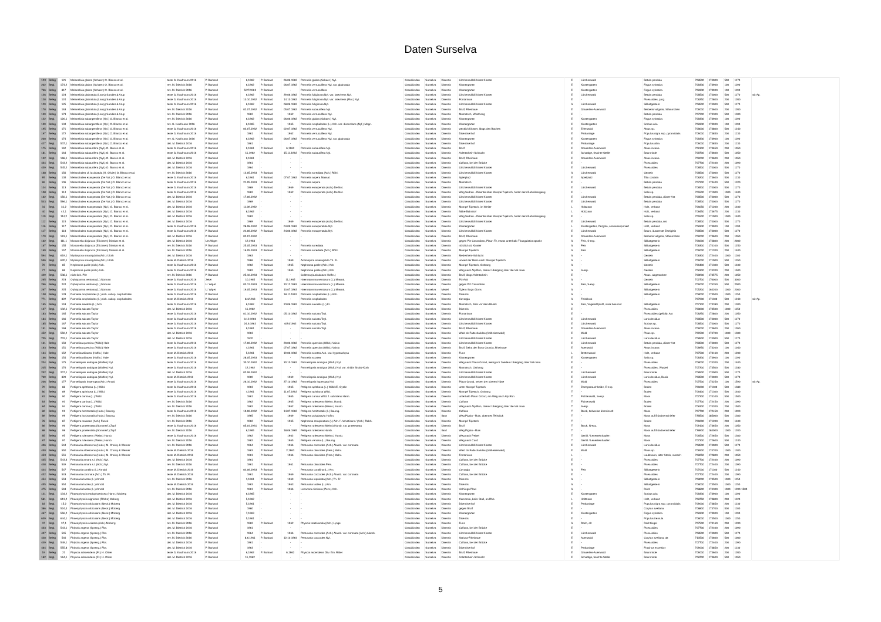Daten Surselva
| 123 | Beleg | 121 | Melanelixia glabra (Schaer.) O. Blanco et al. | teste G. Kaufmann 2016 | P. Burkard | 6,1962 | P. Burkard | 06.06.1962 | Parmelia glabra (Schaer.) Nyl. | Graubünden | Surselva | Disentis | Lärchenwäldli hinter Kloster | E | Lärchenwald | Betula pendula | 708500 | 174000 | 500 | 1170 | |
| 202 | Begl. | 174,2 | Melanelixia glabra (Schaer.) O. Blanco et al. | rev. M. Dietrich 2016 | P. Burkard | 6,1962 | P. Burkard | 06.07.1962 | Parmelia verruculifera Nyl. var. glabratula | Graubünden | Surselva | Disentis | Klostergarten | E | Klostergarten | Fagus sylvatica | 708330 | 173900 | 100 | 1190 | |
| 766 | Beleg | 817 | Melanelixia glabra (Schaer.) O. Blanco et al. | rev. M. Dietrich 2016 | P. Burkard | 5/27/1963 | P. Burkard | - | Parmelia verruculifera | Graubünden | Surselva | Disentis | Klostergarten | E | Klostergarten | Fagus sylvatica | 708330 | 173900 | 100 | 1190 | |
| 126 | Beleg | 123 | Melanelixia glabratula (Lamy) Sandler & Arup | teste G. Kaufmann 2016 | P. Burkard | 6,1962 | P. Burkard | 29.06.1962 | Parmelia fuliginosa Nyl. var. latevirens Nyl. | Graubünden | Surselva | Disentis | Lärchenwäldli hinter Kloster | E | Lärchenwald | Betula pendula | 708500 | 174000 | 500 | 1170 | mit Ap. |
| 128 | Beleg | 124 | Melanelixia glabratula (Lamy) Sandler & Arup | teste G. Kaufmann 2016 | P. Burkard | 10.10.1962 | P. Burkard | 14.10.1962 | Parmelia fuliginosa Nyl. var. latevirens (Flot.) Nyl. | Graubünden | Surselva | Disentis | Fontanivas | E | - | Picea abies, jung | 708250 | 172800 | 200 | 1050 | |
| 129 | Beleg | 125 | Melanelixia glabratula (Lamy) Sandler & Arup | teste G. Kaufmann 2016 | P. Burkard | 6,1962 | P. Burkard | 08.06.1962 | Parmelia fuliginosa Nyl. | Graubünden | Surselva | Disentis | Lärchenwäldli hinter Kloster | S | Lärchenwald | Silikatgestein | 708500 | 174000 | 500 | 1170 | |
| 178 | Beleg | 163 | Melanelixia glabratula (Lamy) Sandler & Arup | rev. M. Dietrich 2016 | P. Burkard | 02.07.1962 | P. Burkard | 05.07.1962 | Parmelia subaurifera Nyl. | Graubünden | Surselva | Disentis | Brulf, Rheinaue | E | Grauerlen-Auenwald | Berberis vulgaris, Stämmchen | 709000 | 173600 | 200 | 1050 | |
| 199 | Beleg | 173 | Melanelixia glabratula (Lamy) Sandler & Arup | rev. M. Dietrich 2016 | P. Burkard | 1962 | P. Burkard | 1962 | Parmelia verruculifera Nyl. | Graubünden | Surselva | Disentis | Muntatsch, Westhang | E | - | Betula pendula | 707200 | 173300 | 500 | 1300 | |
| 122 | Begl. | 120,1 | Melanelixia subargentifera (Nyl.) O. Blanco et al. | rev. M. Dietrich 2016 | P. Burkard | 6,1962 | P. Burkard | 06.06.1962 | Parmelia glabra (Schaer.) Nyl. | Graubünden | Surselva | Disentis | Klostergarten | E | Klostergarten | Fagus sylvatica | 708330 | 173900 | 100 | 1190 | |
| 139 | Beleg | 134 | Melanelixia subargentifera (Nyl.) O. Blanco et al. | rev. G. Kaufmann 2016 | P. Burkard | 6,1965 | P. Burkard | 1965 | Parmelia omphalodes (L.) Ach. var. discordans (Nyl.) Magn. | Graubünden | Surselva | Disentis | Klostergarten | E | Klostergarten | Sorbus aria | 708330 | 173900 | 100 | 1190 | |
| 195 | Beleg | 171 | Melanelixia subargentifera (Nyl.) O. Blanco et al. | teste G. Kaufmann 2016 | P. Burkard | 02.07.1962 | P. Burkard | 02.07.1962 | Parmelia verruculifera Nyl. | Graubünden | Surselva | Disentis | westlich Kloster, längs des Baches | E | Erlenwald | Alnus sp. | 708000 | 173800 | 500 | 1240 | |
| 197 | Beleg | 172 | Melanelixia subargentifera (Nyl.) O. Blanco et al. | teste G. Kaufmann 2016 | P. Burkard | 1961 | P. Burkard | 1962 | Parmelia verruculifera Nyl. | Graubünden | Surselva | Disentis | Disentiserhof | E | Parkanlage | Populus nigra ssp. pyramidalis | 709000 | 173850 | 200 | 1130 | |
| 200 | Beleg | 174 | Melanelixia subargentifera (Nyl.) O. Blanco et al. | rev. G. Kaufmann 2016 | P. Burkard | 6,1962 | P. Burkard | 06.07.1962 | Parmelia verruculifera Nyl. var. glabratula | Graubünden | Surselva | Disentis | Klostergarten | E | Klostergarten | Fagus sylvatica | 708330 | 173900 | 100 | 1190 | |
| 427 | Begl. | 537,1 | Melanelixia subargentifera (Nyl.) O. Blanco et al. | det. M. Dietrich 2016 | P. Burkard | 1961 | - | - | - | Graubünden | Surselva | Disentis | Disentiserhof | E | Parkanlage | Populus alba | 709000 | 173850 | 200 | 1130 | |
| 175 | Beleg | 162 | Melanelixia subaurifera (Nyl.) O. Blanco et al. | teste G. Kaufmann 2016 | P. Burkard | 9,1961 | P. Burkard | 6,1962 | Parmelia subaurifera Nyl. | Graubünden | Surselva | Disentis | Brulf | E | Grauerlen-Auenwald | Alnus incana | 709100 | 173650 | 200 | 1050 | |
| 181 | Beleg | 164 | Melanelixia subaurifera (Nyl.) O. Blanco et al. | teste G. Kaufmann 2016 | P. Burkard | 11,1962 | P. Burkard | 15.11.1962 | Parmelia subaurifera Nyl. | Graubünden | Surselva | Disentis | Aclettarhein-Schlucht | E | Schattige, feuchte Stelle | Baumrinde | 708700 | 173600 | 500 | 1050 | |
| 192 | Begl. | 168,1 | Melanelixia subaurifera (Nyl.) O. Blanco et al. | det. M. Dietrich 2016 | P. Burkard | 9,1961 | - | - | - | Graubünden | Surselva | Disentis | Brulf, Rheinaue | E | Grauerlen-Auenwald | Alnus incana | 709000 | 173600 | 200 | 1050 | |
| 434 | Begl. | 543,2 | Melanelixia subaurifera (Nyl.) O. Blanco et al. | det. M. Dietrich 2016 | P. Burkard | 1961 | - | - | - | Graubünden | Surselva | Disentis | Cuflons, bei der Brücke | E | - | Picea abies | 707700 | 172400 | 200 | 1090 | |
| 439 | Begl. | 545,2 | Melanelixia subaurifera (Nyl.) O. Blanco et al. | det. M. Dietrich 2016 | P. Burkard | 1964 | - | - | - | Graubünden | Surselva | Disentis | Lärchenwäldli hinter Kloster | E | Lärchenwald | Picea abies | 708500 | 174000 | 500 | 1170 | |
| 168 | Beleg | 156 | Melanohalea cf. laciniatula (H. Olivier) O. Blanco et al. | rev. M. Dietrich 2016 | P. Burkard | 12.05.1963 | P. Burkard | - | Parmelia sorediata (Ach.) Röhl. | Graubünden | Surselva | Disentis | Lärchenwäldli hinter Kloster | S | Lärchenwald | Gestein | 708500 | 174000 | 500 | 1170 | |
| 95 | Beleg | 105 | Melanohalea exasperata (De Not.) O. Blanco et al. | teste G. Kaufmann 2016 | P. Burkard | 6,1961 | P. Burkard | 07.07.1962 | Parmelia aspera Massal. | Graubünden | Surselva | Disentis | Spielplatz | E | Spielplatz | Tilia cordata | 708200 | 173600 | 500 | 1130 | |
| 96 | Beleg | 106 | Melanohalea exasperata (De Not.) O. Blanco et al. | teste G. Kaufmann 2016 | P. Burkard | 21.05.1963 | P. Burkard | - | Parmelia aspera | Graubünden | Surselva | Disentis | Muntatsch | E | - | Betula pendula | 707200 | 173400 | 500 | 1320 | |
| 104 | Beleg | 113 | Melanohalea exasperata (De Not.) O. Blanco et al. | teste G. Kaufmann 2016 | P. Burkard | 1969 | P. Burkard | 1969 | Parmelia exasperata (Ach.) De Not. | Graubünden | Surselva | Disentis | Lärchenwäldli hinter Kloster | E | Lärchenwald | Betula pendula | 708500 | 174000 | 500 | 1170 | |
| 108 | Beleg | 114 | Melanohalea exasperata (De Not.) O. Blanco et al. | teste G. Kaufmann 2016 | P. Burkard | 1962 | P. Burkard | 1962 | Parmelia exasperata (Ach.) De Not. | Graubünden | Surselva | Disentis | Weg Sedrun - Disentis über Mompé Tujetsch, hinter dem Bahnübergang | E | - | Salix sp. | 705500 | 171000 | 1000 | 1400 | |
| 162 | Begl. | 150,1 | Melanohalea exasperata (De Not.) O. Blanco et al. | det. M. Dietrich 2016 | P. Burkard | 17.06.1962 | - | - | - | Graubünden | Surselva | Disentis | Lärchenwäldli hinter Kloster | E | Lärchenwald | Betula pendula, dürrer Ast | 708500 | 174000 | 500 | 1170 | |
| 543 | Begl. | 596,1 | Melanohalea exasperata (De Not.) O. Blanco et al. | det. M. Dietrich 2016 | P. Burkard | 1969 | - | - | - | Graubünden | Surselva | Disentis | Lärchenwäldli hinter Kloster | E | Lärchenwald | Betula pendula | 708500 | 174000 | 500 | 1170 | |
| 31 | Begl. | 31,2 | Melanohalea exasperatula (Nyl.) O. Blanco et al. | det. M. Dietrich 2016 | P. Burkard | 11.09.1962 | - | - | - | Graubünden | Surselva | Disentis | Mompé Tujetsch, im Weiler | L | Holzzaun | Holz, verbaut | 706050 | 171200 | 200 | 1400 | |
| 40 | Begl. | 42,1 | Melanohalea exasperatula (Nyl.) O. Blanco et al. | det. M. Dietrich 2016 | P. Burkard | 8,1962 | - | - | - | Graubünden | Surselva | Disentis | Nähe Bahnhof | L | Holzzaun | Holz, verbaut | 708450 | 173675 | 200 | 1130 | |
| 110 | Begl. | 114,2 | Melanohalea exasperatula (Nyl.) O. Blanco et al. | det. M. Dietrich 2016 | P. Burkard | 1962 | - | - | - | Graubünden | Surselva | Disentis | Weg Sedrun - Disentis über Mompé Tujetsch, hinter dem Bahnübergang | E | - | Salix sp. | 705500 | 171000 | 1000 | 1400 | |
| 112 | Beleg | 115 | Melanohalea exasperatula (Nyl.) O. Blanco et al. | det. M. Dietrich 2016 | P. Burkard | 1969 | P. Burkard | 1969 | Parmelia exasperata (Ach.) De Not. | Graubünden | Surselva | Disentis | Lärchenwäldli hinter Kloster | E | Lärchenwald | Betula pendula, Ast | 708500 | 174000 | 500 | 1170 | |
| 116 | Beleg | 117 | Melanohalea exasperatula (Nyl.) O. Blanco et al. | teste G. Kaufmann 2016 | P. Burkard | 28.08.1962 | P. Burkard | 04.09.1962 | Parmelia exasperatula Nyl. | Graubünden | Surselva | Disentis | Klostergarten | L | Klostergarten, Pergola, sonnenexponiert | Holz, verbaut | 708330 | 173900 | 100 | 1190 | |
| 117 | Beleg | 118 | Melanohalea exasperatula (Nyl.) O. Blanco et al. | teste G. Kaufmann 2016 | P. Burkard | 24.06.1962 | P. Burkard | 24.06.1962 | Parmelia exasperatula Nyl. | Graubünden | Surselva | Disentis | Lärchenwäldli hinter Kloster | E | Lärchenwald | Baum, äusserste Zweiglein | 708500 | 174000 | 500 | 1170 | |
| 179 | Begl. | 163,1 | Melanohalea exasperatula (Nyl.) O. Blanco et al. | det. M. Dietrich 2016 | P. Burkard | 02.07.1962 | - | - | - | Graubünden | Surselva | Disentis | Brulf, Rheinaue | E | Grauerlen-Auenwald | Berberis vulgaris, Stämmchen | 709000 | 173600 | 200 | 1050 | |
| 102 | Begl. | 111,1 | Montanelia disjuncta (Erichsen) Divakar et al. | det. M. Dietrich 2016 | Urs Wiget | 12,1963 | - | - | - | Graubünden | Surselva | Disentis | gegen Piz Cavardiras, Plaun Tir, etwas unterhalb Triangulationspunkt | S | Fels, S-exp. | Silikatgestein | 706000 | 174800 | 200 | 2000 | |
| 167 | Beleg | 155 | Montanelia disjuncta (Erichsen) Divakar et al. | rev. M. Dietrich 2016 | P. Burkard | 25.05.1963 | P. Burkard | - | Parmelia sorediata | Graubünden | Surselva | Disentis | nördlich ob Kloster | S | Fels | Silikatgestein | 708300 | 174100 | 500 | 1250 | |
| 169 | Beleg | 157 | Montanelia disjuncta (Erichsen) Divakar et al. | rev. M. Dietrich 2016 | P. Burkard | 16.05.1963 | P. Burkard | - | Parmelia sorediata (Ach.) Röhl. | Graubünden | Surselva | Disentis | Mompé Tujetsch | S | Fels | Silikatgestein | 706000 | 171200 | 200 | 1400 | |
| 594 | Begl. | 619,1 | Myriospora smaragdula (Ach.) Uloth | det. M. Dietrich 2016 | P. Burkard | 1963 | - | - | - | Graubünden | Surselva | Disentis | Medelrhein-Schlucht | S | - | Gestein | 708300 | 172400 | 1000 | 1100 | |
| 596 | Begl. | 620,1 | Myriospora smaragdula (Ach.) Uloth | teste M. Dietrich 2016 | P. Burkard | 1966 | P. Burkard | 1969 | Acarospora smaragdula Th. Fr. | Graubünden | Surselva | Disentis | unweit der Bahn nach Mompé Tujetsch | S | - | Silikatgestein | 706000 | 171000 | 500 | 1350 | |
| 76 | Beleg | 85 | Nephroma parile (Ach.) Ach. | teste G. Kaufmann 2016 | P. Burkard | 1962 | P. Burkard | 1965 | Nephroma parile (Ach.) Ach | Graubünden | Surselva | Disentis | Mompé Tujetsch, Osthang | S | - | Gestein | 706400 | 171300 | 500 | 1400 | |
| 77 | Beleg | 86 | Nephroma parile (Ach.) Ach. | teste G. Kaufmann 2016 | P. Burkard | 1962 | P. Burkard | 1965 | Nephroma parile (Ach.) Ach | Graubünden | Surselva | Disentis | Weg nach Alp Run, oberer Übergang über die Val mala | S | S-exp. | Gestein | 708100 | 174200 | 200 | 1500 | |
| 429 | Begl. | 538,1 | nicht lich. Pilz | rev. M. Dietrich 2016 | P. Burkard | 25.10.1963 | P. Burkard | - | Collema (auriculatum Hoffm.) | Graubünden | Surselva | Disentis | Brulf, längs Aclettarhein | E | - | Alnus, abgestorben | 708900 | 173575 | 200 | 1050 | |
| 265 | Beleg | 223 | Ophioparma ventosa (L.) Norman | teste G. Kaufmann 2016 | Jeker | 10,1965 | P. Burkard | 11,1965 | Haematomma ventosum (L.) Massal. | Graubünden | Surselva | Disentis | Piz Ault | S | - | Gestein | 702700 | 176000 | 500 | 3000 | |
| 266 | Beleg | 224 | Ophioparma ventosa (L.) Norman | teste G. Kaufmann 2016 | U. Wiget | 03.12.1963 | P. Burkard | 10.12.1963 | Haematomma ventosum (L.) Massal. | Graubünden | Surselva | Disentis | gegen Piz Cavardiras | S | Fels, S-exp. | Silikatgestein | 706000 | 175350 | 500 | 2000 | |
| 267 | Beleg | 225 | Ophioparma ventosa (L.) Norman | teste G. Kaufmann 2016 | U. Wiget | 19.05.1963 | P. Burkard | 10.07.1963 | Haematomma ventosum (L.) Massal. | Graubünden | Surselva | Medel | Tgiern Sogn Gions | S | - | Silikatgestein | 705200 | 164200 | 1000 | 2000 | |
| 138 | Beleg | 133 | Parmelia omphalodes (L.) Ach. subsp. omphalodes | teste G. Kaufmann 2016 | P. Burkard | - | P. Burkard | 18.11.1962 | Parmelia omphalodes (L.) Ach. | Graubünden | Surselva | Disentis | Disentis | S | - | Silikatgestein | 708000 | 173500 | 1000 | 1150 | |
| 771 | Beleg | 822 | Parmelia omphalodes (L.) Ach. subsp. omphalodes | teste M. Dietrich 2016 | P. Burkard | 6/4/1963 | P. Burkard | - | Parmelia omphalodes | Graubünden | Surselva | Disentis | Cavorgia | S | Felsblock | - | 707000 | 171100 | 500 | 1240 | mit Ap. |
| 165 | Beleg | 153 | Parmelia saxatilis (L.) Ach. | teste G. Kaufmann 2016 | P. Burkard | 6,1962 | P. Burkard | 23.06.1962 | Parmelia saxatilis (L.) Fr. | Graubünden | Surselva | Disentis | Muntatsch, Fels vor dem Bänkli | S | Fels, Vogelsitzplatz, stark besonnt | Silikatgestein | 707100 | 173380 | 200 | 1300 | |
| 137 | Begl. | 132,1 | Parmelia sulcata Taylor | det. M. Dietrich 2016 | P. Burkard | 11,1962 | - | - | - | Graubünden | Surselva | Disentis | Disentis | E | - | Picea abies | 708000 | 173500 | 1000 | 1150 | |
| 183 | Beleg | 165 | Parmelia sulcata Taylor | teste G. Kaufmann 2016 | P. Burkard | 01.10.1962 | P. Burkard | 05.10.1962 | Parmelia sulcata Tayl. | Graubünden | Surselva | Disentis | Fontanivas | E | - | Picea abies (gefällt), Ast | 708250 | 172800 | 200 | 1050 | |
| 184 | Beleg | 166 | Parmelia sulcata Taylor | teste G. Kaufmann 2016 | P. Burkard | 0.12.1960 | P. Burkard | - | Parmelia sulcata Tayl. | Graubünden | Surselva | Disentis | Lärchenwäldli hinter Kloster | E | Lärchenwald | Larix decidua | 708500 | 174000 | 500 | 1170 | |
| 185 | Beleg | 167 | Parmelia sulcata Taylor | teste G. Kaufmann 2016 | P. Burkard | 24.6.1962 | P. Burkard | 6/24/1962 | Parmelia sulcata Tayl. | Graubünden | Surselva | Disentis | Lärchenwäldli hinter Kloster | E | Lärchenwald | Sorbus sp. | 708500 | 174000 | 500 | 1170 | |
| 191 | Beleg | 168 | Parmelia sulcata Taylor | teste G. Kaufmann 2016 | P. Burkard | 9,1961 | P. Burkard | - | Parmelia sulcata Tayl. | Graubünden | Surselva | Disentis | Brulf, Rheinaue | E | Grauerlen-Auenwald | Alnus incana | 709000 | 173600 | 200 | 1050 | |
| 452 | Begl. | 550,2 | Parmelia sulcata Taylor | det. M. Dietrich 2016 | P. Burkard | 1963 | - | - | - | Graubünden | Surselva | Disentis | Wald ob Faltscharidas (Valheiserwald) | E | Wald | Pinus sp. | 709500 | 174700 | 1000 | 1300 | |
| 705 | Begl. | 702,1 | Parmelia sulcata Taylor | det. M. Dietrich 2016 | P. Burkard | 1970 | - | - | - | Graubünden | Surselva | Disentis | Lärchenwäldli hinter Kloster | E | Lärchenwald | Larix decidua | 708500 | 174000 | 500 | 1170 | |
| 161 | Beleg | 150 | Parmelina quercina (Willd.) Hale | teste G. Kaufmann 2016 | P. Burkard | 17.06.1962 | P. Burkard | 20.06.1962 | Parmelia quercina (Willd.) Vainio | Graubünden | Surselva | Disentis | Lärchenwäldli hinter Kloster | E | Lärchenwald | Betula pendula, dürrer Ast | 708500 | 174000 | 500 | 1170 | |
| 163 | Beleg | 151 | Parmelina quercina (Willd.) Hale | teste G. Kaufmann 2016 | P. Burkard | 4,1961 | P. Burkard | 07.07.1962 | Parmelia quercina (Willd.) Vainio | Graubünden | Surselva | Disentis | Brulf, Delta der Bova Gronda, Rheinaue | E | Auenwald | Alnus incana | 708950 | 173200 | 100 | 1040 | |
| 164 | Beleg | 152 | Parmelina tiliacea (Hoffm.) Hale | teste M. Dietrich 2016 | P. Burkard | 5,1961 | P. Burkard | 19.06.1962 | Parmelia scortea Ach. var. hypotrachyna | Graubünden | Surselva | Disentis | Funs | L | Bretterwand | Holz, verbaut | 707500 | 173160 | 200 | 1200 | |
| 166 | Beleg | 154 | Parmelina tiliacea (Hoffm.) Hale | teste G. Kaufmann 2016 | P. Burkard | 28.05.1963 | P. Burkard | - | Parmelia scortea | Graubünden | Surselva | Disentis | Klostergarten | E | Klostergarten | Salix sp. | 708330 | 173900 | 100 | 1190 | |
| 204 | Beleg | 175 | Parmeliopsis ambigua (Wulfen) Nyl. | teste G. Kaufmann 2016 | P. Burkard | 30.10.1962 | P. Burkard | 30.10.1962 | Parmeliopsis ambigua (Wulf.) Nyl. | Graubünden | Surselva | Disentis | Weg nach Plaun Grond, wenig vor zweitem Übergang über Val mala | E | - | Picea abies | 708000 | 174200 | 200 | 1400 | |
| 205 | Beleg | 176 | Parmeliopsis ambigua (Wulfen) Nyl. | teste G. Kaufmann 2016 | P. Burkard | 12,1962 | P. Burkard | - | Parmeliopsis ambigua (Wulf.) Nyl. var. viridis Shultz-Koth | Graubünden | Surselva | Disentis | Muntatsch, Osthang | E | - | Picea abies, Wurzel | 707200 | 173500 | 500 | 1280 | |
| 252 | Begl. | 207,1 | Parmeliopsis ambigua (Wulfen) Nyl. | det. M. Dietrich 2016 | P. Burkard | 02.06.1962 | - | - | - | Graubünden | Surselva | Disentis | Lärchenwäldli hinter Kloster | E | Lärchenwald | Baumrinde | 708500 | 174000 | 500 | 1170 | |
| 769 | Beleg | 820 | Parmeliopsis ambigua (Wulfen) Nyl. | teste M. Dietrich 2016 | P. Burkard | 1969 | P. Burkard | 1969 | Parmeliopsis ambigua (Wulf.) Nyl. | Graubünden | Surselva | Disentis | Lärchenwäldli hinter Kloster | E | Lärchenwald | Larix decidua, Basis | 708500 | 174000 | 500 | 1170 | |
| 206 | Beleg | 177 | Parmeliopsis hyperopta (Ach.) Arnold | teste G. Kaufmann 2016 | P. Burkard | 26.10.1962 | P. Burkard | 27.10.1962 | Parmeliopsis hyperopta Nyl. | Graubünden | Surselva | Disentis | Plaun Grond, neben der oberen Hütte | E | Wald | Picea abies | 707500 | 174250 | 100 | 1590 | mit Ap. |
| 79 | Beleg | 88 | Peltigera aphthosa (L.) Willd. | teste G. Kaufmann 2016 | P. Burkard | 1963 | P. Burkard | 1965 | Peltigera aphthosa (L.) Willd./E, Gyelin | Graubünden | Surselva | Disentis | unter Mompé Tujetsch | T | Zwergstrauchheide, E-exp. | Boden | 706000 | 171100 | 500 | 1380 | |
| 80 | Beleg | 89 | Peltigera aphthosa (L.) Willd. | teste G. Kaufmann 2016 | P. Burkard | 4,1961 | P. Burkard | 11.07.1962 | Peltigera aphthosa Willd. | Graubünden | Surselva | Disentis | Mompé Tujetsch, Osthang | T | - | Boden | 706400 | 171300 | 500 | 1400 | |
| 81 | Beleg | 90 | Peltigera canina (L.) Willd. | teste G. Kaufmann 2016 | P. Burkard | 1961 | P. Burkard | 1965 | Peltigera canina Willd. f. subnitens Harm. | Graubünden | Surselva | Disentis | unterhalb Plaun Grond, am Weg nach Alp Run | T | Fichtenwald, S-exp. | Moos | 707200 | 174100 | 500 | 1500 | |
| 83 | Beleg | 93 | Peltigera canina (L.) Willd. | rev. M. Dietrich 2016 | P. Burkard | 1962 | P. Burkard | 1965 | Peltigera rufescens (Weiss. Humb. | Graubünden | Surselva | Disentis | Cuflons | T | Fichtenwald | Boden | 707700 | 172450 | 200 | 1090 | |
| 84 | Beleg | 94 | Peltigera canina (L.) Willd. | rev. M. Dietrich 2016 | P. Burkard | 1962 | P. Burkard | 1962 | Peltigera rufescens (Weiss.) Humb. | Graubünden | Surselva | Disentis | Weg nach Alp Run, oberer Übergang über die Val mala | T | S-exp. | Boden | 708100 | 174200 | 200 | 1500 | |
| 82 | Beleg | 91 | Peltigera horizontalis (Huds.) Baumg. | teste G. Kaufmann 2016 | P. Burkard | 10.06.1962 | P. Burkard | 14.07.1962 | Peltigera horizontalis (L) Baumg. | Graubünden | Surselva | Disentis | Cuflons | T | Block, zeitweise überrieselt | Moos | 707700 | 172450 | 200 | 1090 | |
| 89 | Beleg | 99 | Peltigera horizontalis (Huds.) Baumg. | rev. M. Dietrich 2016 | P. Burkard | 1965 | P. Burkard | 1969 | Peltigera polydactyla Hoffm. | Graubünden | Surselva | Ilanz | Weg Pigniu - Ruis, oberstes Teilstück | T | - | Moos auf Bündnerschiefer | 728500 | 185000 | 500 | 1300 | |
| 78 | Beleg | 87 | Peltigera malacea (Ach.) Funck | rev. M. Dietrich 2016 | P. Burkard | 1962 | P. Burkard | 1965 | Nephroma resupinatum (L) Ach. f .helveticum / (Ach.) Rabh. | Graubünden | Surselva | Disentis | Mompé Tujetsch | T | - | Boden | 706000 | 171200 | 200 | 1400 | |
| 86 | Beleg | 96 | Peltigera praetextata (Sommerf.) Zopf | teste G. Kaufmann 2016 | P. Burkard | 05.04.1961 | P. Burkard | - | Peltigera rufescens (Weiss) Humb. var. praetextata | Graubünden | Surselva | Disentis | Brulf | T | Block, N-exp. | Moos | 709100 | 173650 | 200 | 1050 | |
| 88 | Beleg | 98 | Peltigera praetextata (Sommerf.) Zopf | rev. M. Dietrich 2016 | P. Burkard | 6,1965 | P. Burkard | 18.06.1965 | Peltigera rufescens Humb. | Graubünden | Surselva | Ilanz | Weg Pigniu - Ruis | T | - | Moos auf Bündnerschiefer | 728900 | 184000 | 1000 | 1200 | |
| 85 | Beleg | 95 | Peltigera rufescens (Weiss) Humb. | teste G. Kaufmann 2016 | P. Burkard | 1962 | P. Burkard | 1962 | Peltigera rufescens (Weiss.) Humb. | Graubünden | Surselva | Disentis | Weg nach Peisel | T | Geröll / Lesesteinhaufen | Moos | 706500 | 172650 | 500 | 1300 | |
| 87 | Beleg | 97 | Peltigera rufescens (Weiss) Humb. | rev. M. Dietrich 2016 | P. Burkard | 1962 | P. Burkard | 1965 | Peltigera venosa (L.) Baumg. | Graubünden | Surselva | Disentis | Weg nach Cuoz | T | Geröll / Lesesteinhaufen | Moos | 707200 | 172600 | 500 | 1240 | |
| 436 | Beleg | 544 | Pertusaria albescens (Huds.) M. Choisy & Werner | rev. M. Dietrich 2016 | P. Burkard | 1964 | P. Burkard | 1966 | Pertusaria coccodes (Ach.) Alamb. var. coronata | Graubünden | Surselva | Disentis | Lärchenwäldli hinter Kloster | E | Lärchenwald | Larix decidua | 708500 | 174000 | 500 | 1170 | |
| 450 | Beleg | 550 | Pertusaria albescens (Huds.) M. Choisy & Werner | teste M. Dietrich 2016 | P. Burkard | 1963 | P. Burkard | 2,1963 | Pertusaria discoidea (Pers.) Malm. | Graubünden | Surselva | Disentis | Wald ob Faltscharidas (Valheiserwald) | E | Wald | Pinus sp. | 709500 | 174700 | 1000 | 1300 | |
| 453 | Beleg | 551 | Pertusaria albescens (Huds.) M. Choisy & Werner | teste M. Dietrich 2016 | P. Burkard | 1961 | P. Burkard | 1966 | Pertusaria discoidea (Pers.) Malm. | Graubünden | Surselva | Disentis | Fontanivas | L | - | Laubbaum, alter Stock, morsch | 708250 | 172800 | 200 | 1050 | |
| 435 | Begl. | 543,3 | Pertusaria amara s.l. (Ach.) Nyl. | det. M. Dietrich 2016 | P. Burkard | 1961 | - | - | - | Graubünden | Surselva | Disentis | Cuflons, bei der Brücke | E | - | Picea abies | 707700 | 172400 | 200 | 1090 | |
| 448 | Beleg | 549 | Pertusaria amara s.l. (Ach.) Nyl. | rev. M. Dietrich 2016 | P. Burkard | 1961 | P. Burkard | 1961 | Pertusaria discoidea Pers. | Graubünden | Surselva | Disentis | Cuflons, bei der Brücke | E | - | Picea abies | 707700 | 172400 | 200 | 1090 | |
| 444 | Beleg | 547 | Pertusaria corallina (L.) Arnold | teste M. Dietrich 2016 | P. Burkard | 04.06.1963 | P. Burkard | - | Pertusaria corallina (L.) Arn. | Graubünden | Surselva | Disentis | Cavorgia | S | Fels | Silikatgestein | 707000 | 171100 | 500 | 1240 | |
| 432 | Beleg | 543 | Pertusaria coronata (Ach.) Th. Fr. | teste M. Dietrich 2016 | P. Burkard | 1961 | P. Burkard | 1969 | Pertusaria coccodes (Ach.) Alamb. var. coronata | Graubünden | Surselva | Disentis | Cuflons, bei der Brücke | E | - | Picea abies | 707700 | 172400 | 200 | 1090 | |
| 454 | Beleg | 553 | Pertusaria lactea (L.) Arnold | rev. M. Dietrich 2016 | P. Burkard | 3,1961 | P. Burkard | 1969 | Pertusaria inquinata (Ach.) Th. Fr. | Graubünden | Surselva | Disentis | Disentis | S | - | Silikatgestein | 708000 | 173500 | 1000 | 1150 | |
| 455 | Beleg | 554 | Pertusaria lactea (L.) Arnold | teste M. Dietrich 2016 | P. Burkard | 1963 | P. Burkard | 1963 | Pertusaria lactea (L.) Arn. | Graubünden | Surselva | Disentis | Disentis | S | - | Silikatgestein | 708000 | 173500 | 1000 | 1150 | |
| 475 | Beleg | 563 | Pertusaria lactea (L.) Arnold | rev. M. Dietrich 2016 | P. Burkard | 1961 | P. Burkard | 1966 | Lecanora circinata (Pers.) Ach. | Graubünden | Surselva | Disentis | Val Sogn Placi | S | - | Diorit | 708800 | 174300 | 1000 | 1200-1500 | |
| 141 | Begl. | 134,2 | Phaeophyscia endophoenicea (Harm.) Moberg | det. M. Dietrich 2016 | P. Burkard | 6,1965 | - | - | - | Graubünden | Surselva | Disentis | Klostergarten | E | Klostergarten | Sorbus aria | 708330 | 173900 | 100 | 1190 | |
| 581 | Begl. | 613,2 | Phaeophyscia nigricans (Flörke) Moberg | det. M. Dietrich 2016 | P. Burkard | 5,1962 | - | - | - | Graubünden | Surselva | Disentis | Carcarola, beim Stall, an Rhb. | L | Holzzaun | Holz, verbaut | 708750 | 173800 | 200 | 1120 | |
| 18 | Begl. | 15,2 | Phaeophyscia orbicularis (Neck.) Moberg | det. M. Dietrich 2016 | P. Burkard | 5,1961 | - | - | - | Graubünden | Surselva | Disentis | Disentiserhof | E | Parkanlage | Populus nigra ssp. pyramidalis | 709000 | 173850 | 200 | 1130 | |
| 386 | Begl. | 524,4 | Phaeophyscia orbicularis (Neck.) Moberg | det. M. Dietrich 2016 | P. Burkard | 1960 | - | - | - | Graubünden | Surselva | Disentis | gegen Brulf | E | - | Corylus avellana | 708800 | 173700 | 500 | 1100 | |
| 467 | Begl. | 556,2 | Phaeophyscia orbicularis (Neck.) Moberg | det. M. Dietrich 2016 | P. Burkard | 7,1963 | - | - | - | Graubünden | Surselva | Disentis | Klostergarten | E | Klostergarten | Fagus sylvatica | 708330 | 173900 | 100 | 1190 | |
| 639 | Begl. | 644,1 | Phaeophyscia orbicularis (Neck.) Moberg | det. M. Dietrich 2016 | P. Burkard | 5,1961 | - | - | - | Graubünden | Surselva | Disentis | Disentis | E | - | Populus tremula | 708000 | 173500 | 1000 | 1150 | |
| 37 | Begl. | 37,1 | Phaeophyscia sciastra (Ach.) Moberg | rev. M. Dietrich 2016 | P. Burkard | 1962 | P. Burkard | 1962 | Physcia teretiuscula (Ach.) Lynge | Graubünden | Surselva | Disentis | Funs | S | Dach, alt | Dachziegel | 707500 | 173160 | 200 | 1200 | |
| 433 | Begl. | 543,1 | Phlyctis argena (Spreng.) Flot. | det. M. Dietrich 2016 | P. Burkard | 1961 | - | - | - | Graubünden | Surselva | Disentis | Cuflons, bei der Brücke | E | - | Picea abies | 707700 | 172400 | 200 | 1090 | |
| 437 | Beleg | 545 | Phlyctis argena (Spreng.) Flot. | rev. M. Dietrich 2016 | P. Burkard | 1964 | P. Burkard | 1966 | Pertusaria coccodes (Ach.) Alamb. var. coronata (Ach.) Alamb. | Graubünden | Surselva | Disentis | Lärchenwäldli hinter Kloster | E | Lärchenwald | Picea abies | 708500 | 174000 | 500 | 1170 | |
| 440 | Beleg | 546 | Phlyctis argena (Spreng.) Flot. | rev. M. Dietrich 2016 | P. Burkard | 8.6.1961 | P. Burkard | 12.10.1964 | Pertusaria coccodes Nyl. | Graubünden | Surselva | Disentis | Stalusa-Rheinaue | E | Auenwald | Corylus avellana, alt | 710500 | 174600 | 500 | 1000 | |
| 449 | Begl. | 549,1 | Phlyctis argena (Spreng.) Flot. | det. M. Dietrich 2016 | P. Burkard | 1961 | - | - | - | Graubünden | Surselva | Disentis | Cuflons, bei der Brücke | E | - | Picea abies | 707700 | 172400 | 200 | 1090 | |
| 464 | Begl. | 555,8 | Phlyctis argena (Spreng.) Flot. | det. M. Dietrich 2016 | P. Burkard | 1963 | - | - | - | Graubünden | Surselva | Disentis | Disentiserhof | E | Parkanlage | Fraxinus excelsior | 709000 | 173850 | 200 | 1130 | |
| 19 | Beleg | 21 | Physcia adscendens (Fr.) H. Oliver | teste G. Kaufmann 2016 | P. Burkard | 6,1962 | P. Burkard | 6,1962 | Physcia ascendens Oliv. Em. Ritter | Graubünden | Surselva | Disentis | Brulf, Rheinaue | E | Grauerlen-Auenwald | Baumrinde | 709000 | 173600 | 200 | 1050 | |
| 182 | Begl. | 164,1 | Physcia adscendens (Fr.) H. Oliver | det. M. Dietrich 2016 | P. Burkard | 11,1962 | - | - | - | Graubünden | Surselva | Disentis | Aclettarhein-Schlucht | E | Schattige, feuchte Stelle | Baumrinde | 708700 | 173600 | 500 | 1050 | |
5